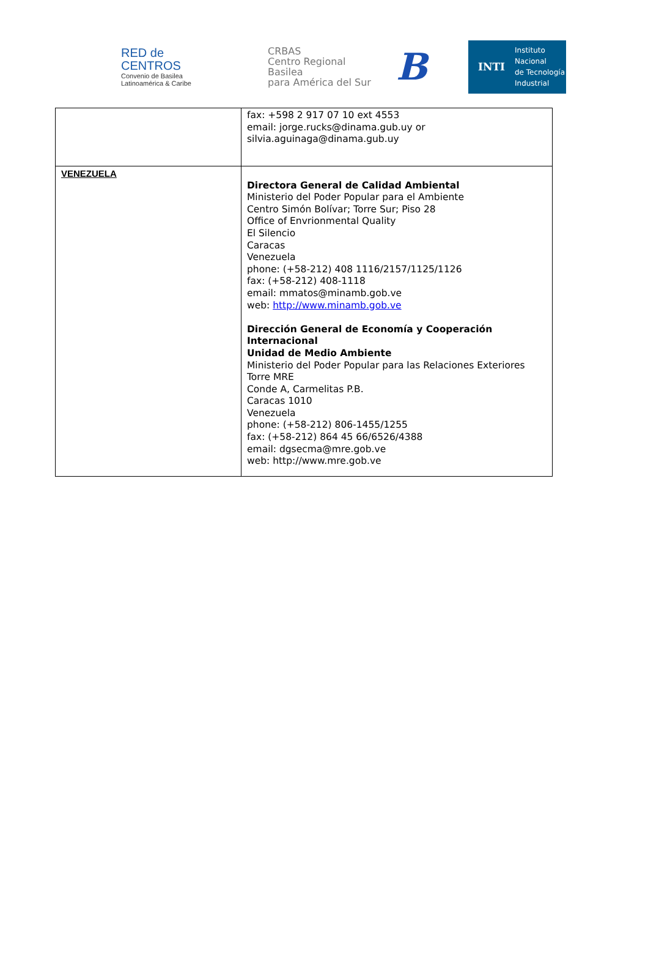RED de
CENTROS
Convenio de Basilea
Latinoamérica & Caribe
CRBAS
Centro Regional Basilea
para América del Sur
B
INTI Instituto
Nacional
de Tecnología
Industrial
| | fax: +598 2 917 07 10 ext 4553 email: jorge.rucks@dinama.gub.uy or silvia.aguinaga@dinama.gub.uy |
| VENEZUELA | Directora General de Calidad Ambiental Ministerio del Poder Popular para el Ambiente Centro Simón Bolívar; Torre Sur; Piso 28 Office of Envrionmental Quality El Silencio Caracas Venezuela phone: (+58-212) 408 1116/2157/1125/1126 fax: (+58-212) 408-1118 email: mmatos@minamb.gob.ve web: http://www.minamb.gob.ve Dirección General de Economía y Cooperación Internacional Unidad de Medio Ambiente Ministerio del Poder Popular para las Relaciones Exteriores Torre MRE Conde A, Carmelitas P.B. Caracas 1010 Venezuela phone: (+58-212) 806-1455/1255 fax: (+58-212) 864 45 66/6526/4388 email: dgsecma@mre.gob.ve web: http://www.mre.gob.ve |